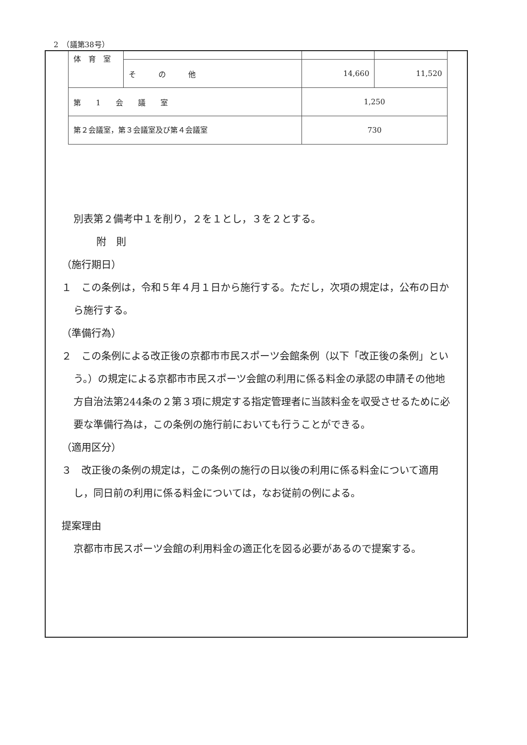2　（議第38号）
| 体 育 室 | | | |
| | そ の 他 | 14,660 | 11,520 |
| 第 1 会 議 室 | | 1,250 | |
| 第２会議室，第３会議室及び第４会議室 | | 730 | |
別表第２備考中１を削り，２を１とし，３を２とする。
附　則
（施行期日）
１　この条例は，令和５年４月１日から施行する。ただし，次項の規定は，公布の日から施行する。
（準備行為）
２　この条例による改正後の京都市市民スポーツ会館条例（以下「改正後の条例」という。）の規定による京都市市民スポーツ会館の利用に係る料金の承認の申請その他地方自治法第244条の２第３項に規定する指定管理者に当該料金を収受させるために必要な準備行為は，この条例の施行前においても行うことができる。
（適用区分）
３　改正後の条例の規定は，この条例の施行の日以後の利用に係る料金について適用し，同日前の利用に係る料金については，なお従前の例による。
提案理由
京都市市民スポーツ会館の利用料金の適正化を図る必要があるので提案する。